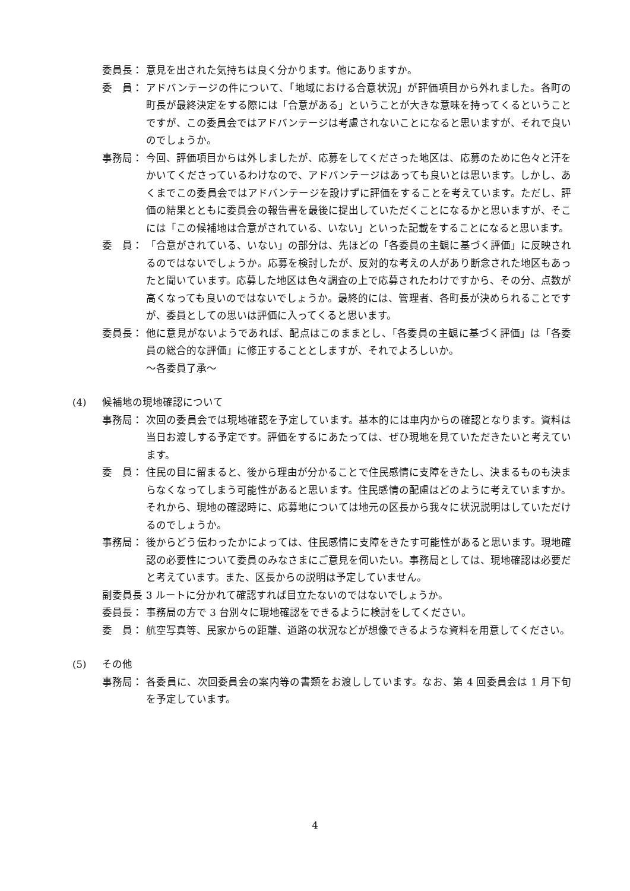委員長： 意見を出された気持ちは良く分かります。他にありますか。
委　員： アドバンテージの件について、「地域における合意状況」が評価項目から外れました。各町の町長が最終決定をする際には「合意がある」ということが大きな意味を持ってくるということですが、この委員会ではアドバンテージは考慮されないことになると思いますが、それで良いのでしょうか。
事務局： 今回、評価項目からは外しましたが、応募をしてくださった地区は、応募のために色々と汗をかいてくださっているわけなので、アドバンテージはあっても良いとは思います。しかし、あくまでこの委員会ではアドバンテージを設けずに評価をすることを考えています。ただし、評価の結果とともに委員会の報告書を最後に提出していただくことになるかと思いますが、そこには「この候補地は合意がされている、いない」といった記載をすることになると思います。
委　員： 「合意がされている、いない」の部分は、先ほどの「各委員の主観に基づく評価」に反映されるのではないでしょうか。応募を検討したが、反対的な考えの人があり断念された地区もあったと聞いています。応募した地区は色々調査の上で応募されたわけですから、その分、点数が高くなっても良いのではないでしょうか。最終的には、管理者、各町長が決められることですが、委員としての思いは評価に入ってくると思います。
委員長： 他に意見がないようであれば、配点はこのままとし、「各委員の主観に基づく評価」は「各委員の総合的な評価」に修正することとしますが、それでよろしいか。
～各委員了承～
(4) 候補地の現地確認について
事務局： 次回の委員会では現地確認を予定しています。基本的には車内からの確認となります。資料は当日お渡しする予定です。評価をするにあたっては、ぜひ現地を見ていただきたいと考えています。
委　員： 住民の目に留まると、後から理由が分かることで住民感情に支障をきたし、決まるものも決まらなくなってしまう可能性があると思います。住民感情の配慮はどのように考えていますか。それから、現地の確認時に、応募地については地元の区長から我々に状況説明はしていただけるのでしょうか。
事務局： 後からどう伝わったかによっては、住民感情に支障をきたす可能性があると思います。現地確認の必要性について委員のみなさまにご意見を伺いたい。事務局としては、現地確認は必要だと考えています。また、区長からの説明は予定していません。
副委員長： 3 ルートに分かれて確認すれば目立たないのではないでしょうか。
委員長： 事務局の方で 3 台別々に現地確認をできるように検討をしてください。
委　員： 航空写真等、民家からの距離、道路の状況などが想像できるような資料を用意してください。
(5) その他
事務局： 各委員に、次回委員会の案内等の書類をお渡ししています。なお、第 4 回委員会は 1 月下旬を予定しています。
4